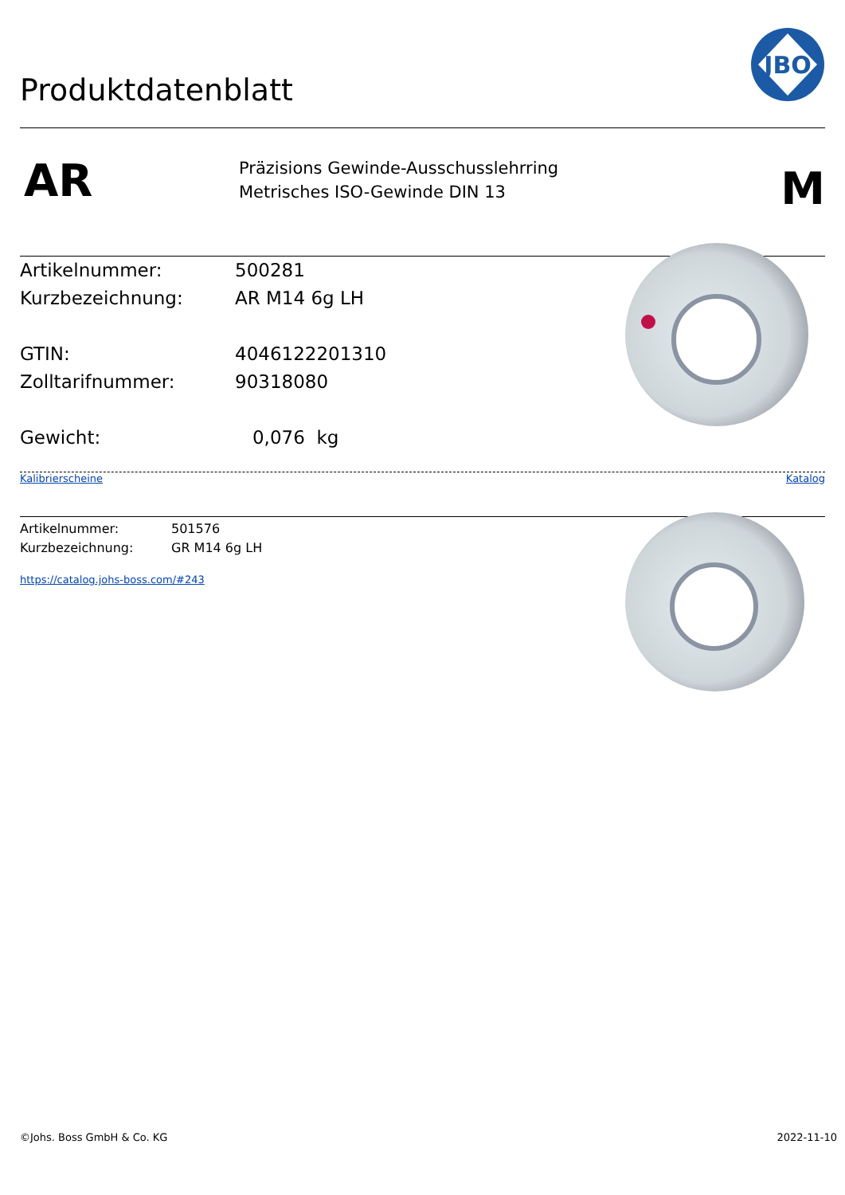Produktdatenblatt
JBO
AR
Präzisions Gewinde-Ausschusslehrring
Metrisches ISO-Gewinde DIN 13
M
Artikelnummer: 500281
Kurzbezeichnung: AR M14 6g LH
GTIN: 4046122201310
Zolltarifnummer: 90318080
Gewicht: 0,076 kg
Kalibrierscheine Katalog
Artikelnummer: 501576
Kurzbezeichnung: GR M14 6g LH
https://catalog.johs-boss.com/#243
©Johs. Boss GmbH & Co. KG 2022-11-10